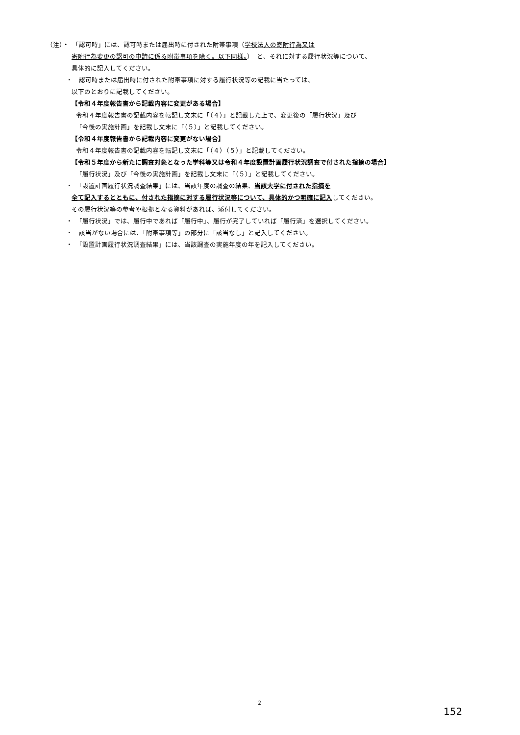（注）・　「認可時」には、認可時または届出時に付された附帯事項（学校法人の寄附行為又は
寄附行為変更の認可の申請に係る附帯事項を除く。以下同様。）　と、それに対する履行状況等について、
具体的に記入してください。
・　認可時または届出時に付された附帯事項に対する履行状況等の記載に当たっては、
以下のとおりに記載してください。
【令和４年度報告書から記載内容に変更がある場合】
令和４年度報告書の記載内容を転記し文末に「（４）」と記載した上で、変更後の「履行状況」及び
「今後の実施計画」を記載し文末に「（５）」と記載してください。
【令和４年度報告書から記載内容に変更がない場合】
令和４年度報告書の記載内容を転記し文末に「（４）（５）」と記載してください。
【令和５年度から新たに調査対象となった学科等又は令和４年度設置計画履行状況調査で付された指摘の場合】
「履行状況」及び「今後の実施計画」を記載し文末に「（５）」と記載してください。
・　「設置計画履行状況調査結果」には、当該年度の調査の結果、当該大学に付された指摘を
全て記入するとともに、付された指摘に対する履行状況等について、具体的かつ明確に記入してください。
その履行状況等の参考や根拠となる資料があれば、添付してください。
・　「履行状況」では、履行中であれば「履行中」、履行が完了していれば「履行済」を選択してください。
・　該当がない場合には、「附帯事項等」の部分に「該当なし」と記入してください。
・　「設置計画履行状況調査結果」には、当該調査の実施年度の年を記入してください。
2
152